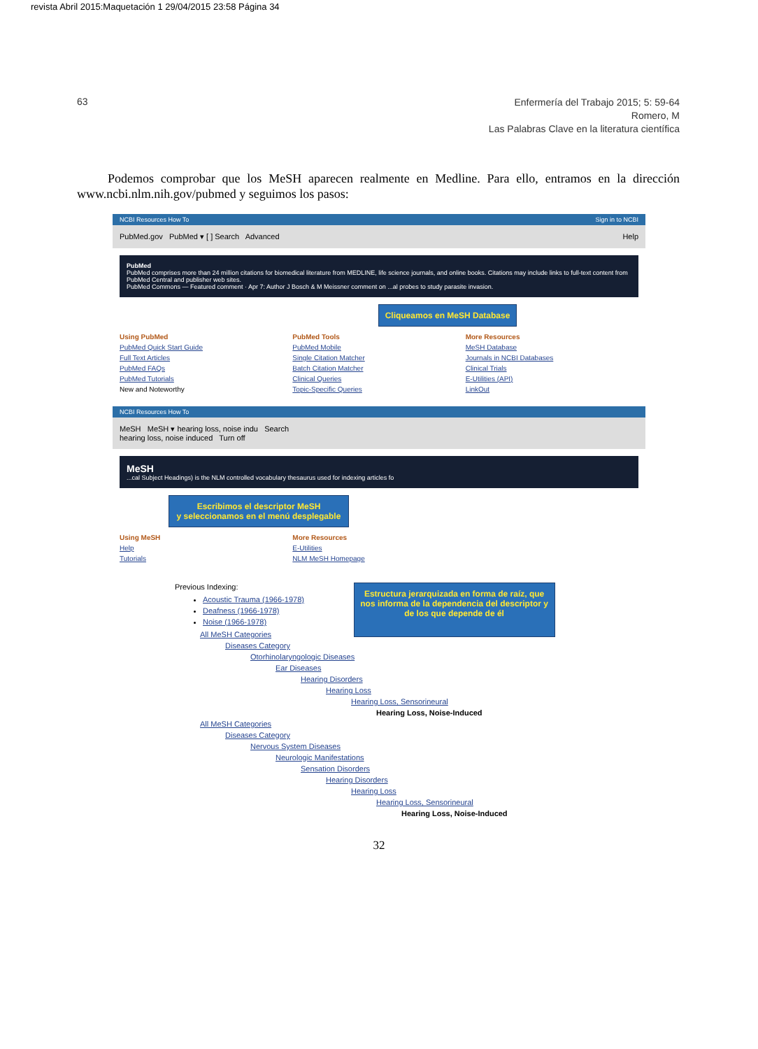revista Abril 2015:Maquetación 1 29/04/2015 23:58 Página 34
63
Enfermería del Trabajo 2015; 5: 59-64
Romero, M
Las Palabras Clave en la literatura científica
Podemos comprobar que los MeSH aparecen realmente en Medline. Para ello, entramos en la dirección www.ncbi.nlm.nih.gov/pubmed y seguimos los pasos:
NCBI Resources How To Sign in to NCBI
PubMed.gov PubMed ▾ [ ] Search Advanced Help
PubMed
PubMed comprises more than 24 million citations for biomedical literature from MEDLINE, life science journals, and online books. Citations may include links to full-text content from PubMed Central and publisher web sites.
PubMed Commons — Featured comment · Apr 7: Author J Bosch & M Meissner comment on ...al probes to study parasite invasion.
Cliqueamos en MeSH Database
Using PubMed
PubMed Quick Start Guide
Full Text Articles
PubMed FAQs
PubMed Tutorials
New and Noteworthy
PubMed Tools
PubMed Mobile
Single Citation Matcher
Batch Citation Matcher
Clinical Queries
Topic-Specific Queries
More Resources
MeSH Database
Journals in NCBI Databases
Clinical Trials
E-Utilities (API)
LinkOut
NCBI Resources How To
MeSH MeSH ▾ hearing loss, noise indu Search
hearing loss, noise induced Turn off
MeSH
...cal Subject Headings) is the NLM controlled vocabulary thesaurus used for indexing articles fo
Escribimos el descriptor MeSH
y seleccionamos en el menú desplegable
Using MeSH
Help
Tutorials
More Resources
E-Utilities
NLM MeSH Homepage
Previous Indexing:
Acoustic Trauma (1966-1978)
Deafness (1966-1978)
Noise (1966-1978)
All MeSH Categories
Diseases Category
Otorhinolaryngologic Diseases
Ear Diseases
Hearing Disorders
Hearing Loss
Hearing Loss, Sensorineural
Hearing Loss, Noise-Induced
All MeSH Categories
Diseases Category
Nervous System Diseases
Neurologic Manifestations
Sensation Disorders
Hearing Disorders
Hearing Loss
Hearing Loss, Sensorineural
Hearing Loss, Noise-Induced
Estructura jerarquizada en forma de raíz, que nos informa de la dependencia del descriptor y de los que depende de él
32